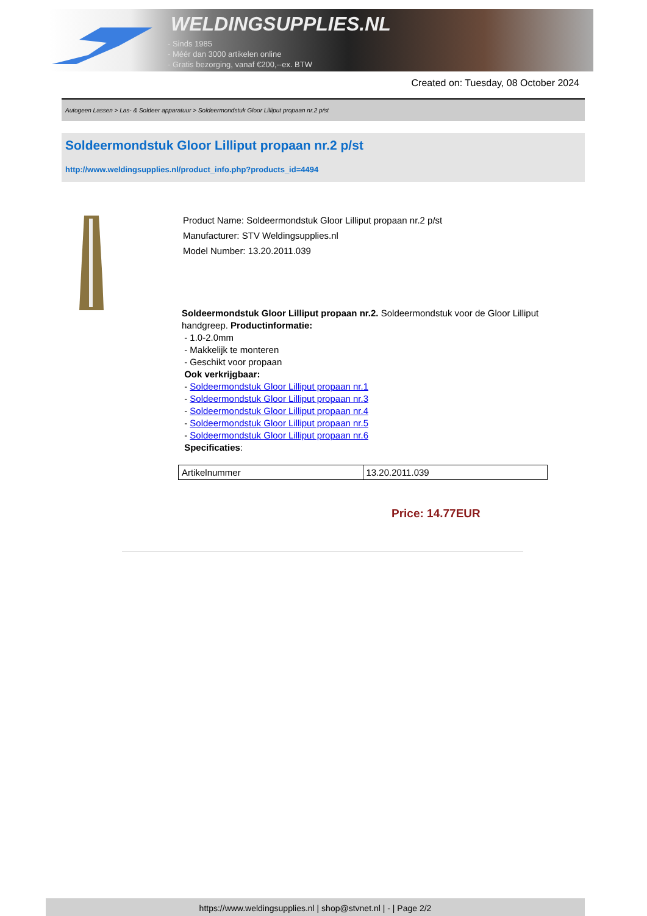WELDINGSUPPLIES.NL
- Sinds 1985
- Méér dan 3000 artikelen online
- Gratis bezorging, vanaf €200,--ex. BTW
Created on: Tuesday, 08 October 2024
Autogeen Lassen > Las- & Soldeer apparatuur > Soldeermondstuk Gloor Lilliput propaan nr.2 p/st
Soldeermondstuk Gloor Lilliput propaan nr.2 p/st
http://www.weldingsupplies.nl/product_info.php?products_id=4494
Product Name: Soldeermondstuk Gloor Lilliput propaan nr.2 p/st
Manufacturer: STV Weldingsupplies.nl
Model Number: 13.20.2011.039
Soldeermondstuk Gloor Lilliput propaan nr.2. Soldeermondstuk voor de Gloor Lilliput handgreep. Productinformatie:
- 1.0-2.0mm
- Makkelijk te monteren
- Geschikt voor propaan
Ook verkrijgbaar:
- Soldeermondstuk Gloor Lilliput propaan nr.1
- Soldeermondstuk Gloor Lilliput propaan nr.3
- Soldeermondstuk Gloor Lilliput propaan nr.4
- Soldeermondstuk Gloor Lilliput propaan nr.5
- Soldeermondstuk Gloor Lilliput propaan nr.6
Specificaties:
| Artikelnummer | 13.20.2011.039 |
Price: 14.77EUR
https://www.weldingsupplies.nl | shop@stvnet.nl | - | Page 2/2